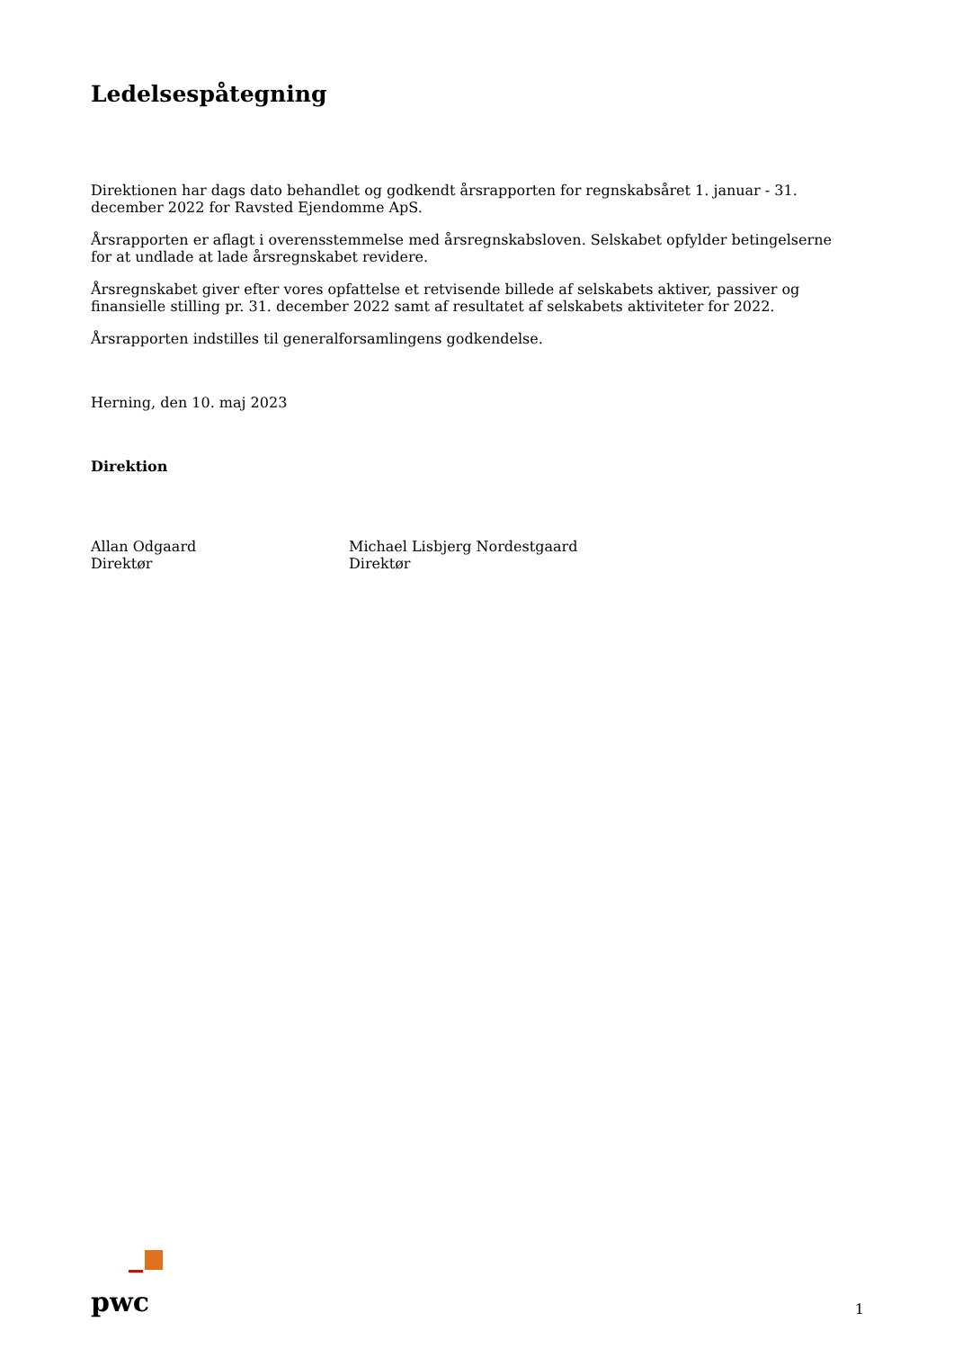Ledelsespåtegning
Direktionen har dags dato behandlet og godkendt årsrapporten for regnskabsåret 1. januar - 31. december 2022 for Ravsted Ejendomme ApS.
Årsrapporten er aflagt i overensstemmelse med årsregnskabsloven. Selskabet opfylder betingelserne for at undlade at lade årsregnskabet revidere.
Årsregnskabet giver efter vores opfattelse et retvisende billede af selskabets aktiver, passiver og finansielle stilling pr. 31. december 2022 samt af resultatet af selskabets aktiviteter for 2022.
Årsrapporten indstilles til generalforsamlingens godkendelse.
Herning, den 10. maj 2023
Direktion
Allan Odgaard
Direktør
Michael Lisbjerg Nordestgaard
Direktør
pwc
1